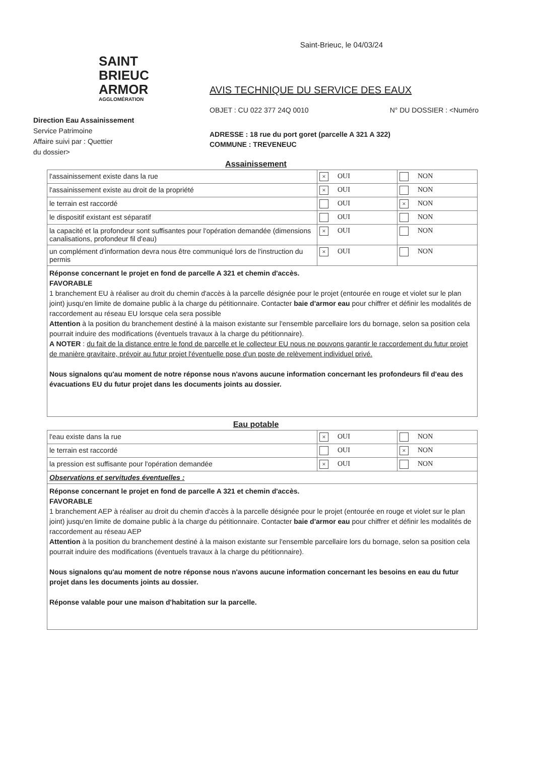Saint-Brieuc, le 04/03/24
SAINT
BRIEUC
ARMOR
AGGLOMÉRATION
Direction Eau Assainissement
Service Patrimoine
Affaire suivi par : Quettier
du dossier>
AVIS TECHNIQUE DU SERVICE DES EAUX
OBJET : CU 022 377 24Q 0010 N° DU DOSSIER : <Numéro
ADRESSE : 18 rue du port goret (parcelle A 321 A 322)
COMMUNE : TREVENEUC
Assainissement
| l'assainissement existe dans la rue | × OUI | NON |
| l'assainissement existe au droit de la propriété | × OUI | NON |
| le terrain est raccordé | OUI | × NON |
| le dispositif existant est séparatif | OUI | NON |
| la capacité et la profondeur sont suffisantes pour l'opération demandée (dimensions canalisations, profondeur fil d'eau) | × OUI | NON |
| un complément d'information devra nous être communiqué lors de l'instruction du permis | × OUI | NON |
| Réponse concernant le projet en fond de parcelle A 321 et chemin d'accès. FAVORABLE 1 branchement EU à réaliser au droit du chemin d'accès à la parcelle désignée pour le projet (entourée en rouge et violet sur le plan joint) jusqu'en limite de domaine public à la charge du pétitionnaire. Contacter baie d'armor eau pour chiffrer et définir les modalités de raccordement au réseau EU lorsque cela sera possible Attention à la position du branchement destiné à la maison existante sur l'ensemble parcellaire lors du bornage, selon sa position cela pourrait induire des modifications (éventuels travaux à la charge du pétitionnaire). A NOTER : du fait de la distance entre le fond de parcelle et le collecteur EU nous ne pouvons garantir le raccordement du futur projet de manière gravitaire, prévoir au futur projet l'éventuelle pose d'un poste de relèvement individuel privé. Nous signalons qu'au moment de notre réponse nous n'avons aucune information concernant les profondeurs fil d'eau des évacuations EU du futur projet dans les documents joints au dossier. | | |
Eau potable
| l'eau existe dans la rue | × OUI | NON |
| le terrain est raccordé | OUI | × NON |
| la pression est suffisante pour l'opération demandée | × OUI | NON |
| Observations et servitudes éventuelles : | | |
| Réponse concernant le projet en fond de parcelle A 321 et chemin d'accès. FAVORABLE 1 branchement AEP à réaliser au droit du chemin d'accès à la parcelle désignée pour le projet (entourée en rouge et violet sur le plan joint) jusqu'en limite de domaine public à la charge du pétitionnaire. Contacter baie d'armor eau pour chiffrer et définir les modalités de raccordement au réseau AEP Attention à la position du branchement destiné à la maison existante sur l'ensemble parcellaire lors du bornage, selon sa position cela pourrait induire des modifications (éventuels travaux à la charge du pétitionnaire). Nous signalons qu'au moment de notre réponse nous n'avons aucune information concernant les besoins en eau du futur projet dans les documents joints au dossier. Réponse valable pour une maison d'habitation sur la parcelle. | | |